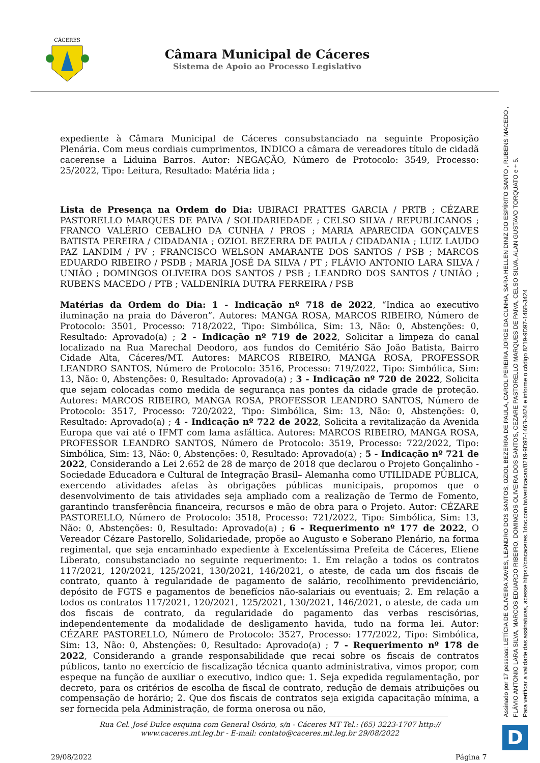CÁCERES
Câmara Municipal de Cáceres
Sistema de Apoio ao Processo Legislativo
expediente à Câmara Municipal de Cáceres consubstanciado na seguinte Proposição Plenária. Com meus cordiais cumprimentos, INDICO a câmara de vereadores título de cidadã cacerense a Liduina Barros. Autor: NEGAÇÃO, Número de Protocolo: 3549, Processo: 25/2022, Tipo: Leitura, Resultado: Matéria lida ;
Lista de Presença na Ordem do Dia: UBIRACI PRATTES GARCIA / PRTB ; CÉZARE PASTORELLO MARQUES DE PAIVA / SOLIDARIEDADE ; CELSO SILVA / REPUBLICANOS ; FRANCO VALÉRIO CEBALHO DA CUNHA / PROS ; MARIA APARECIDA GONÇALVES BATISTA PEREIRA / CIDADANIA ; OZIOL BEZERRA DE PAULA / CIDADANIA ; LUIZ LAUDO PAZ LANDIM / PV ; FRANCISCO WELSON AMARANTE DOS SANTOS / PSB ; MARCOS EDUARDO RIBEIRO / PSDB ; MARIA JOSÉ DA SILVA / PT ; FLÁVIO ANTONIO LARA SILVA / UNIÃO ; DOMINGOS OLIVEIRA DOS SANTOS / PSB ; LEANDRO DOS SANTOS / UNIÃO ; RUBENS MACEDO / PTB ; VALDENÍRIA DUTRA FERREIRA / PSB
Matérias da Ordem do Dia: 1 - Indicação nº 718 de 2022, “Indica ao executivo iluminação na praia do Dáveron”. Autores: MANGA ROSA, MARCOS RIBEIRO, Número de Protocolo: 3501, Processo: 718/2022, Tipo: Simbólica, Sim: 13, Não: 0, Abstenções: 0, Resultado: Aprovado(a) ; 2 - Indicação nº 719 de 2022, Solicitar a limpeza do canal localizado na Rua Marechal Deodoro, aos fundos do Cemitério São João Batista, Bairro Cidade Alta, Cáceres/MT. Autores: MARCOS RIBEIRO, MANGA ROSA, PROFESSOR LEANDRO SANTOS, Número de Protocolo: 3516, Processo: 719/2022, Tipo: Simbólica, Sim: 13, Não: 0, Abstenções: 0, Resultado: Aprovado(a) ; 3 - Indicação nº 720 de 2022, Solicita que sejam colocadas como medida de segurança nas pontes da cidade grade de proteção. Autores: MARCOS RIBEIRO, MANGA ROSA, PROFESSOR LEANDRO SANTOS, Número de Protocolo: 3517, Processo: 720/2022, Tipo: Simbólica, Sim: 13, Não: 0, Abstenções: 0, Resultado: Aprovado(a) ; 4 - Indicação nº 722 de 2022, Solicita a revitalização da Avenida Europa que vai até o IFMT com lama asfáltica. Autores: MARCOS RIBEIRO, MANGA ROSA, PROFESSOR LEANDRO SANTOS, Número de Protocolo: 3519, Processo: 722/2022, Tipo: Simbólica, Sim: 13, Não: 0, Abstenções: 0, Resultado: Aprovado(a) ; 5 - Indicação nº 721 de 2022, Considerando a Lei 2.652 de 28 de março de 2018 que declarou o Projeto Gonçalinho - Sociedade Educadora e Cultural de Integração Brasil– Alemanha como UTILIDADE PÚBLICA, exercendo atividades afetas às obrigações públicas municipais, propomos que o desenvolvimento de tais atividades seja ampliado com a realização de Termo de Fomento, garantindo transferência financeira, recursos e mão de obra para o Projeto. Autor: CÉZARE PASTORELLO, Número de Protocolo: 3518, Processo: 721/2022, Tipo: Simbólica, Sim: 13, Não: 0, Abstenções: 0, Resultado: Aprovado(a) ; 6 - Requerimento nº 177 de 2022, O Vereador Cézare Pastorello, Solidariedade, propõe ao Augusto e Soberano Plenário, na forma regimental, que seja encaminhado expediente à Excelentíssima Prefeita de Cáceres, Eliene Liberato, consubstanciado no seguinte requerimento: 1. Em relação a todos os contratos 117/2021, 120/2021, 125/2021, 130/2021, 146/2021, o ateste, de cada um dos fiscais de contrato, quanto à regularidade de pagamento de salário, recolhimento previdenciário, depósito de FGTS e pagamentos de benefícios não-salariais ou eventuais; 2. Em relação a todos os contratos 117/2021, 120/2021, 125/2021, 130/2021, 146/2021, o ateste, de cada um dos fiscais de contrato, da regularidade do pagamento das verbas rescisórias, independentemente da modalidade de desligamento havida, tudo na forma lei. Autor: CÉZARE PASTORELLO, Número de Protocolo: 3527, Processo: 177/2022, Tipo: Simbólica, Sim: 13, Não: 0, Abstenções: 0, Resultado: Aprovado(a) ; 7 - Requerimento nº 178 de 2022, Considerando a grande responsabilidade que recai sobre os fiscais de contratos públicos, tanto no exercício de fiscalização técnica quanto administrativa, vimos propor, com espeque na função de auxiliar o executivo, indico que: 1. Seja expedida regulamentação, por decreto, para os critérios de escolha de fiscal de contrato, redução de demais atribuições ou compensação de horário; 2. Que dos fiscais de contratos seja exigida capacitação mínima, a ser fornecida pela Administração, de forma onerosa ou não,
Rua Cel. José Dulce esquina com General Osório, s/n - Cáceres MT Tel.: (65) 3223-1707 http:// www.caceres.mt.leg.br - E-mail: contato@caceres.mt.leg.br 29/08/2022
29/08/2022 Página 7
Assinado por 17 pessoas: LETÍCIA DE OLIVEIRA XAVES, LEANDRO DOS SANTOS, OZIOL BEZERRA DE PAULA, CAROL PEREIRA JORGE DA CUNHA, SARA HELLEN DINIZ DO ESPÍRITO SANTO , RUBENS MACEDO ,
FLÁVIO ANTONIO LARA SILVA, MARCOS EDUARDO RIBEIRO, DOMINGOS OLIVEIRA DOS SANTOS, CEZARE PASTORELLO MARQUES DE PAIVA, CELSO SILVA, ALAN GUSTAVO TORQUATO e + 5.
Para verificar a validade das assinaturas, acesse https://cmcaceres.1doc.com.br/verificacao/8219-9D97-146B-3424 e informe o código 8219-9D97-146B-3424
D